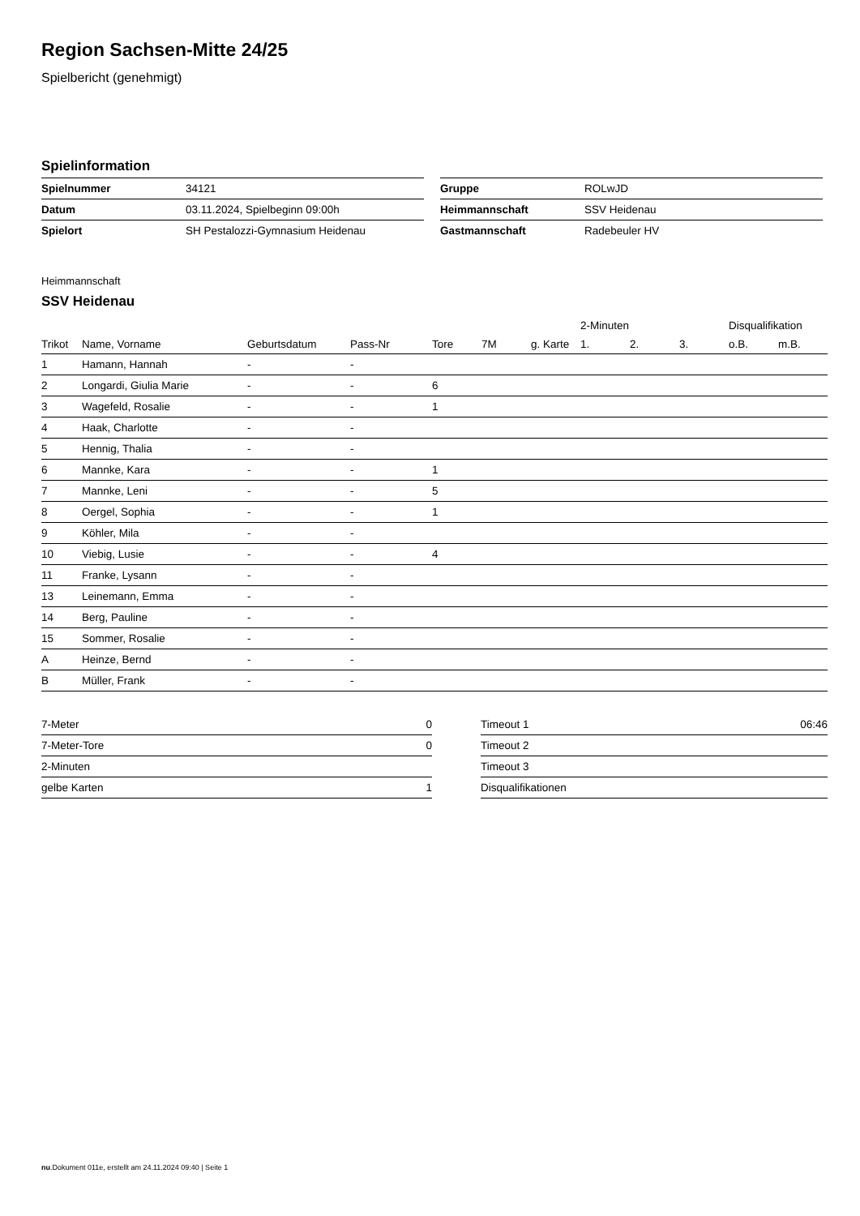Region Sachsen-Mitte 24/25
Spielbericht (genehmigt)
Spielinformation
| Spielnummer | 34121 |
| Datum | 03.11.2024, Spielbeginn 09:00h |
| Spielort | SH Pestalozzi-Gymnasium Heidenau |
| Gruppe | ROLwJD |
| Heimmannschaft | SSV Heidenau |
| Gastmannschaft | Radebeuler HV |
Heimmannschaft
SSV Heidenau
| | | | | | | | 2-Minuten | | | Disqualifikation | |
| --- | --- | --- | --- | --- | --- | --- | --- | --- | --- | --- | --- |
| Trikot | Name, Vorname | Geburtsdatum | Pass-Nr | Tore | 7M | g. Karte | 1. | 2. | 3. | o.B. | m.B. |
| 1 | Hamann, Hannah | - | - | | | | | | | | |
| 2 | Longardi, Giulia Marie | - | - | 6 | | | | | | | |
| 3 | Wagefeld, Rosalie | - | - | 1 | | | | | | | |
| 4 | Haak, Charlotte | - | - | | | | | | | | |
| 5 | Hennig, Thalia | - | - | | | | | | | | |
| 6 | Mannke, Kara | - | - | 1 | | | | | | | |
| 7 | Mannke, Leni | - | - | 5 | | | | | | | |
| 8 | Oergel, Sophia | - | - | 1 | | | | | | | |
| 9 | Köhler, Mila | - | - | | | | | | | | |
| 10 | Viebig, Lusie | - | - | 4 | | | | | | | |
| 11 | Franke, Lysann | - | - | | | | | | | | |
| 13 | Leinemann, Emma | - | - | | | | | | | | |
| 14 | Berg, Pauline | - | - | | | | | | | | |
| 15 | Sommer, Rosalie | - | - | | | | | | | | |
| A | Heinze, Bernd | - | - | | | | | | | | |
| B | Müller, Frank | - | - | | | | | | | | |
| 7-Meter | 0 |
| 7-Meter-Tore | 0 |
| 2-Minuten | |
| gelbe Karten | 1 |
| Timeout 1 | 06:46 |
| Timeout 2 | |
| Timeout 3 | |
| Disqualifikationen | |
nu.Dokument 011e, erstellt am 24.11.2024 09:40 | Seite 1